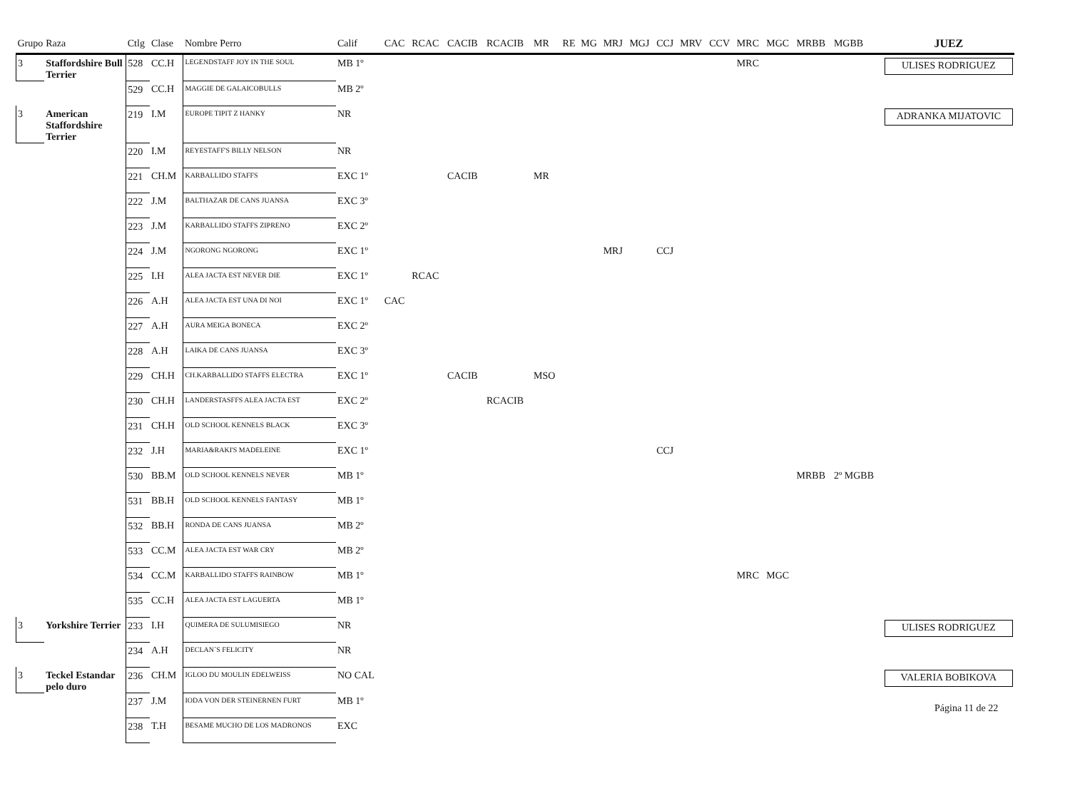| Grupo | Raza | Ctlg | Clase | Nombre Perro | Calif | CAC | RCAC | CACIB | RCACIB | MR | RE | MG | MRJ | MGJ | CCJ | MRV | CCV | MRC | MGC | MRBB | MGBB | JUEZ |
| --- | --- | --- | --- | --- | --- | --- | --- | --- | --- | --- | --- | --- | --- | --- | --- | --- | --- | --- | --- | --- | --- | --- |
| 3 | Staffordshire Bull Terrier | 528 | CC.H | LEGENDSTAFF JOY IN THE SOUL | MB 1º | | | | | | | | | | | | | MRC | | | | ULISES RODRIGUEZ |
| | | 529 | CC.H | MAGGIE DE GALAICOBULLS | MB 2º | | | | | | | | | | | | | | | | | |
| 3 | American Staffordshire Terrier | 219 | I.M | EUROPE TIPIT Z HANKY | NR | | | | | | | | | | | | | | | | | ADRANKA MIJATOVIC |
| | | 220 | I.M | REYESTAFF'S BILLY NELSON | NR | | | | | | | | | | | | | | | | | |
| | | 221 | CH.M | KARBALLIDO STAFFS | EXC 1º | | | CACIB | | MR | | | | | | | | | | | | |
| | | 222 | J.M | BALTHAZAR DE CANS JUANSA | EXC 3º | | | | | | | | | | | | | | | | | |
| | | 223 | J.M | KARBALLIDO STAFFS ZIPRENO | EXC 2º | | | | | | | | | | | | | | | | | |
| | | 224 | J.M | NGORONG NGORONG | EXC 1º | | | | | | | | MRJ | | CCJ | | | | | | | |
| | | 225 | I.H | ALEA JACTA EST NEVER DIE | EXC 1º | | RCAC | | | | | | | | | | | | | | | |
| | | 226 | A.H | ALEA JACTA EST UNA DI NOI | EXC 1º | CAC | | | | | | | | | | | | | | | | |
| | | 227 | A.H | AURA MEIGA BONECA | EXC 2º | | | | | | | | | | | | | | | | | |
| | | 228 | A.H | LAIKA DE CANS JUANSA | EXC 3º | | | | | | | | | | | | | | | | | |
| | | 229 | CH.H | CH.KARBALLIDO STAFFS ELECTRA | EXC 1º | | | CACIB | | MSO | | | | | | | | | | | | |
| | | 230 | CH.H | LANDERSTASFFS ALEA JACTA EST | EXC 2º | | | | RCACIB | | | | | | | | | | | | | |
| | | 231 | CH.H | OLD SCHOOL KENNELS BLACK | EXC 3º | | | | | | | | | | | | | | | | | |
| | | 232 | J.H | MARIA&RAKI'S MADELEINE | EXC 1º | | | | | | | | | | CCJ | | | | | | | |
| | | 530 | BB.M | OLD SCHOOL KENNELS NEVER | MB 1º | | | | | | | | | | | | | | | MRBB | 2º MGBB | |
| | | 531 | BB.H | OLD SCHOOL KENNELS FANTASY | MB 1º | | | | | | | | | | | | | | | | | |
| | | 532 | BB.H | RONDA DE CANS JUANSA | MB 2º | | | | | | | | | | | | | | | | | |
| | | 533 | CC.M | ALEA JACTA EST WAR CRY | MB 2º | | | | | | | | | | | | | | | | | |
| | | 534 | CC.M | KARBALLIDO STAFFS RAINBOW | MB 1º | | | | | | | | | | | | | MRC | MGC | | | |
| | | 535 | CC.H | ALEA JACTA EST LAGUERTA | MB 1º | | | | | | | | | | | | | | | | | |
| 3 | Yorkshire Terrier | 233 | I.H | QUIMERA DE SULUMISIEGO | NR | | | | | | | | | | | | | | | | | ULISES RODRIGUEZ |
| | | 234 | A.H | DECLAN´S FELICITY | NR | | | | | | | | | | | | | | | | | |
| 3 | Teckel Estandar pelo duro | 236 | CH.M | IGLOO DU MOULIN EDELWEISS | NO CAL | | | | | | | | | | | | | | | | | VALERIA BOBIKOVA |
| | | 237 | J.M | IODA VON DER STEINERNEN FURT | MB 1º | | | | | | | | | | | | | | | | | |
| | | 238 | T.H | BESAME MUCHO DE LOS MADRONOS | EXC | | | | | | | | | | | | | | | | | |
Página 11 de 22